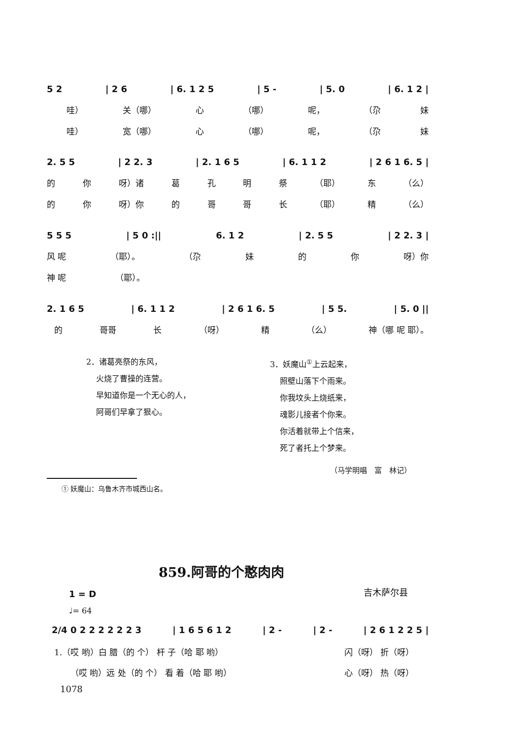5 2 | 2 6 | 6. 1 2 5 | 5 - | 5. 0 | 6. 1 2 |
哇） 关（哪） 心 （哪） 呢， （尕 妹
哇） 宽（哪） 心 （哪） 呢， （尕 妹
2. 5 5 | 2 2. 3 | 2. 1 6 5 | 6. 1 1 2 | 2 6 1 6. 5 |
的 你 呀）诸 葛孔明祭 （耶） 东 （么）
的 你 呀）你 的哥哥长 （耶） 精 （么）
5 5 5 | 5 0 :|| 6. 1 2 | 2. 5 5 | 2 2. 3 |
风 呢 （耶）。 （尕 妹 的 你 呀）你
神 呢 （耶）。
2. 1 6 5 | 6. 1 1 2 | 2 6 1 6. 5 | 5 5. | 5. 0 ||
的 哥哥 长 （呀） 精 （么） 神（哪 呢 耶）。
2．诸葛亮祭的东风，
火烧了曹操的连营。
早知道你是一个无心的人，
阿哥们早拿了狠心。
3．妖魔山<sup>①</sup>上云起来，
照壁山落下个雨来。
你我坟头上烧纸来，
魂影儿接者个你来。
你活着就带上个信来，
死了者托上个梦来。
（马学明唱　富　林记）
① 妖魔山：乌鲁木齐市城西山名。
859.阿哥的个憨肉肉
吉木萨尔县
1 = D
♩= 64
2/4 0 2 2 2 2 2 2 3 | 1 6 5 6 1 2 | 2 - | 2 - | 2 6 1 2 2 5 |
1.（哎 哟）白 腊（的 个） 杆 子（哈 耶 哟） 闪（呀） 折（呀）
（哎 哟）远 处（的 个） 看 着（哈 耶 哟） 心（呀） 热（呀）
1078